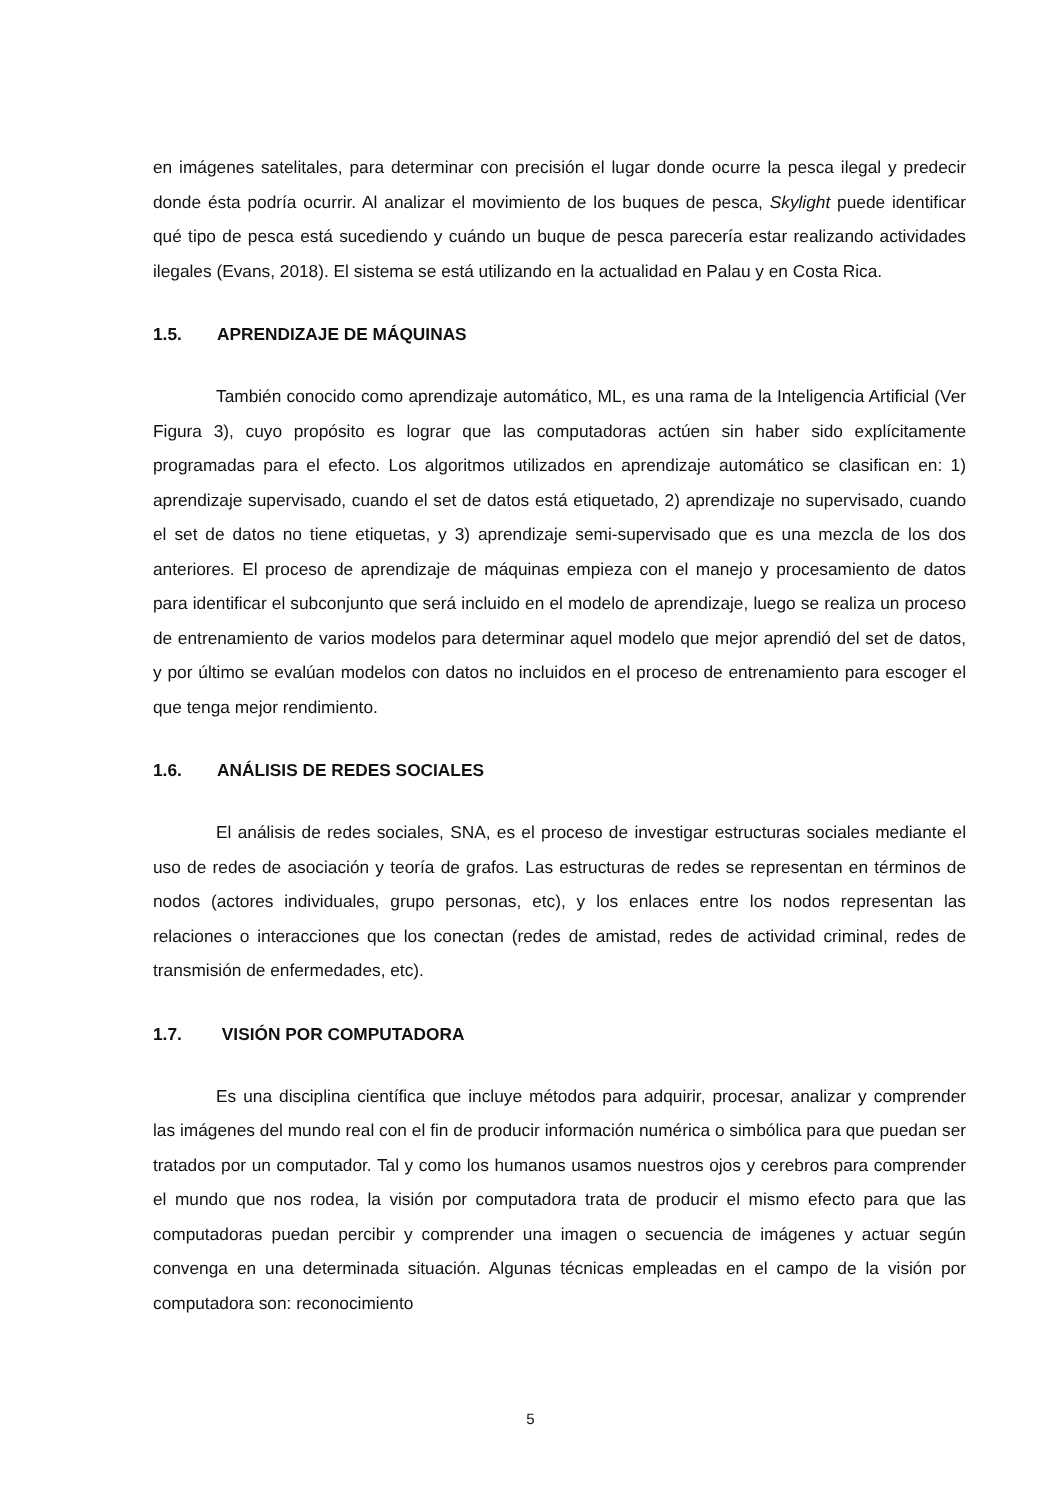en imágenes satelitales, para determinar con precisión el lugar donde ocurre la pesca ilegal y predecir donde ésta podría ocurrir. Al analizar el movimiento de los buques de pesca, Skylight puede identificar qué tipo de pesca está sucediendo y cuándo un buque de pesca parecería estar realizando actividades ilegales (Evans, 2018). El sistema se está utilizando en la actualidad en Palau y en Costa Rica.
1.5. APRENDIZAJE DE MÁQUINAS
También conocido como aprendizaje automático, ML, es una rama de la Inteligencia Artificial (Ver Figura 3), cuyo propósito es lograr que las computadoras actúen sin haber sido explícitamente programadas para el efecto. Los algoritmos utilizados en aprendizaje automático se clasifican en: 1) aprendizaje supervisado, cuando el set de datos está etiquetado, 2) aprendizaje no supervisado, cuando el set de datos no tiene etiquetas, y 3) aprendizaje semi-supervisado que es una mezcla de los dos anteriores. El proceso de aprendizaje de máquinas empieza con el manejo y procesamiento de datos para identificar el subconjunto que será incluido en el modelo de aprendizaje, luego se realiza un proceso de entrenamiento de varios modelos para determinar aquel modelo que mejor aprendió del set de datos, y por último se evalúan modelos con datos no incluidos en el proceso de entrenamiento para escoger el que tenga mejor rendimiento.
1.6. ANÁLISIS DE REDES SOCIALES
El análisis de redes sociales, SNA, es el proceso de investigar estructuras sociales mediante el uso de redes de asociación y teoría de grafos. Las estructuras de redes se representan en términos de nodos (actores individuales, grupo personas, etc), y los enlaces entre los nodos representan las relaciones o interacciones que los conectan (redes de amistad, redes de actividad criminal, redes de transmisión de enfermedades, etc).
1.7. VISIÓN POR COMPUTADORA
Es una disciplina científica que incluye métodos para adquirir, procesar, analizar y comprender las imágenes del mundo real con el fin de producir información numérica o simbólica para que puedan ser tratados por un computador. Tal y como los humanos usamos nuestros ojos y cerebros para comprender el mundo que nos rodea, la visión por computadora trata de producir el mismo efecto para que las computadoras puedan percibir y comprender una imagen o secuencia de imágenes y actuar según convenga en una determinada situación. Algunas técnicas empleadas en el campo de la visión por computadora son: reconocimiento
5